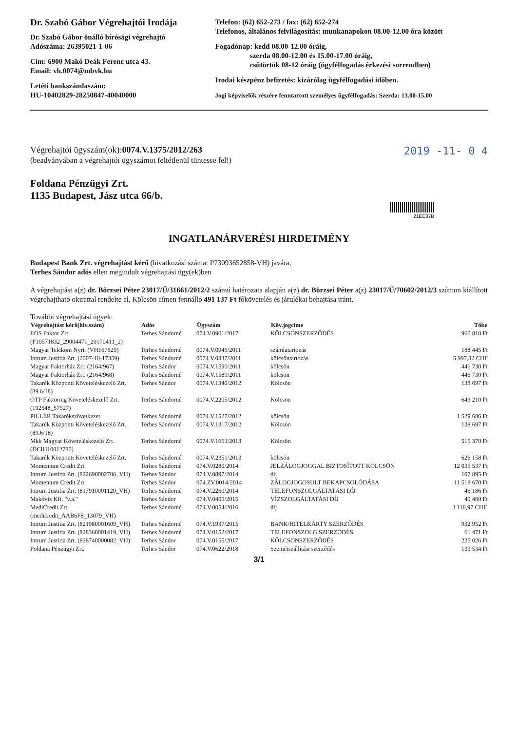Dr. Szabó Gábor Végrehajtói Irodája
Dr. Szabó Gábor önálló bírósági végrehajtó
Adószáma: 26395021-1-06
Cím: 6900 Makó Deák Ferenc utca 43.
Email: vh.0074@mbvk.hu
Letéti bankszámlaszám:
HU-10402829-28250847-40040000
Telefon: (62) 652-273 / fax: (62) 652-274
Telefonos, általános felvilágosítás: munkanapokon 08.00-12.00 óra között
Fogadónap: kedd 08.00-12.00 óráig,
szerda 08.00-12.00 és 15.00-17.00 óráig,
csütörtök 08-12 óráig (ügyfélfogadás érkezési sorrendben)
Irodai készpénz befizetés: kizárólag ügyfélfogadási időben.
Jogi képviselők részére fenntartott személyes ügyfélfogadás: Szerda: 13.00-15.00
Végrehajtói ügyszám(ok):0074.V.1375/2012/263
(beadványában a végrehajtói ügyszámot feltétlenül tüntesse fel!)
2019 -11- 0 4
Foldana Pénzügyi Zrt.
1135 Budapest, Jász utca 66/b.
21EC87B
INGATLANÁRVERÉSI HIRDETMÉNY
Budapest Bank Zrt. végrehajtást kérő (hivatkozási száma: P73093652858-VH) javára,
Terhes Sándor adós ellen megindult végrehajtási ügy(ek)ben
A végrehajtást a(z) dr. Börzsei Péter 23017/Ü/31661/2012/2 számú határozata alapján a(z) dr. Börzsei Péter a(z) 23017/Ü/70602/2012/3 számon kiállított végrehajtható okirattal rendelte el, Kölcsön címen fennálló 491 137 Ft főkövetelés és járulékai behajtása iránt.
További végrehajtási ügyek:
| Végrehajtást kérő(hiv.szám) | Adós | Ügyszám | Köv.jogcíme | Tőke |
| --- | --- | --- | --- | --- |
| EOS Faktor Zrt. (F10571832_29004471_20170411_2) | Terhes Sándorné | 074.V.0901/2017 | KÖLCSÖNSZERZŐDÉS | 960 818 Ft |
| Magyar Telekom Nyrt. (VH167620) | Terhes Sándorné | 0074.V.0945/2011 | számlatartozás | 188 445 Ft |
| Intrum Justitia Zrt. (2007-10-17359) | Terhes Sándorné | 0074.V.0837/2011 | kölcsöntartozás | 5 997,82 CHF |
| Magyar Faktorház Zrt. (2164/967) | Terhes Sándor | 0074.V.1590/2011 | kölcsön | 446 730 Ft |
| Magyar Faktorház Zrt. (2164/968) | Terhes Sándorné | 0074.V.1589/2011 | kölcsön | 446 730 Ft |
| Takarék Központi Követeléskezelő Zrt. (89.6/18) | Terhes Sándor | 0074.V.1340/2012 | Kölcsön | 138 697 Ft |
| OTP Faktoring Követeléskezelő Zrt. (192548_57527) | Terhes Sándorné | 0074.V.2205/2012 | Kölcsön | 643 210 Ft |
| PILLÉR Takarékszövetkezet | Terhes Sándorné | 0074.V.1527/2012 | kölcsön | 1 529 686 Ft |
| Takarék Központi Követeléskezelő Zrt. (89.6/18) | Terhes Sándorné | 0074.V.1317/2012 | Kölcsön | 138 697 Ft |
| Mkk Magyar Követeléskezelő Zrt. (DCIH10012780) | Terhes Sándorné | 0074.V.1663/2013 | Kölcsön | 515 370 Ft |
| Takarék Központi Követeléskezelő Zrt. | Terhes Sándorné | 0074.V.2351/2013 | kölcsön | 626 158 Ft |
| Momentum Credit Zrt. | Terhes Sándorné | 074.V.0280/2014 | JELZÁLOGJOGGAL BIZTOSÍTOTT KÖLCSÖN | 12 035 537 Ft |
| Intrum Justitia Zrt. (822690002706_VH) | Terhes Sándor | 074.V.0897/2014 | díj | 107 895 Ft |
| Momentum Credit Zrt. | Terhes Sándor | 074.ZV.0014/2014 | ZÁLOGJOGOSULT BEKAPCSOLÓDÁSA | 11 518 670 Ft |
| Intrum Justitia Zrt. (817910001120_VH) | Terhes Sándorné | 074.V.2260/2014 | TELEFONSZOLGÁLTATÁSI DÍJ | 46 186 Ft |
| Makóvíz Kft. "v.a." | Terhes Sándor | 074.V.0405/2015 | VÍZSZOLGÁLTATÁSI DÍJ | 40 460 Ft |
| MediCredit Zrt (medicredit_AAB6F8_13079_VH) | Terhes Sándorné | 074.V.0054/2016 | díj | 3 118,97 CHF, |
| Intrum Justitia Zrt. (821980001609_VH) | Terhes Sándorné | 074.V.1937/2015 | BANK/HITELKÁRTY SZERZŐDÉS | 932 952 Ft |
| Intrum Justitia Zrt. (828360001419_VH) | Terhes Sándorné | 074.V.0152/2017 | TELEFONSZOLG.SZERZŐDÉS | 61 471 Ft |
| Intrum Justitia Zrt. (828740000082_VH) | Terhes Sándor | 074.V.0155/2017 | KÖLCSÖNSZERZŐDÉS | 225 026 Ft |
| Foldana Pénzügyi Zrt. | Terhes Sándor | 074.V.0622/2018 | Szemétszállítási szerződés | 133 534 Ft |
3/1